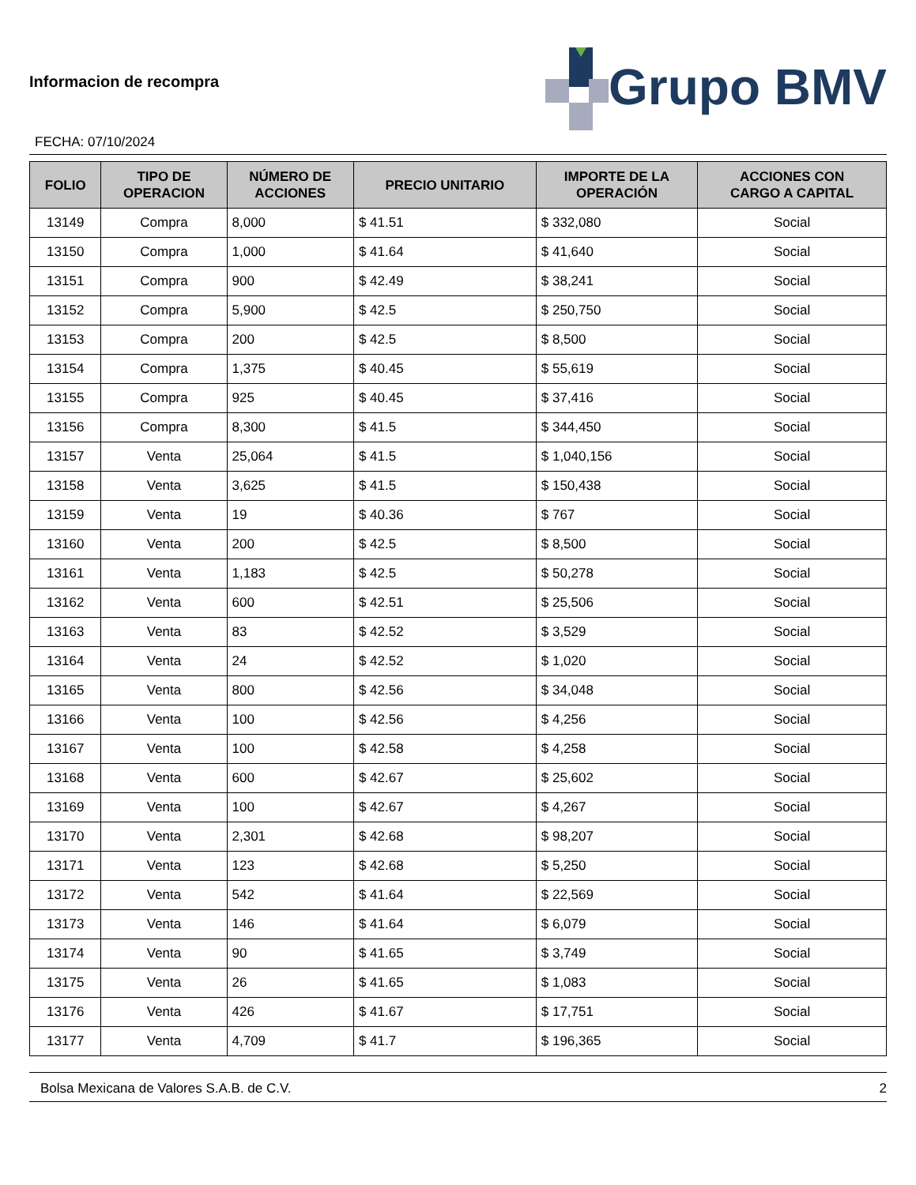Informacion de recompra
FECHA: 07/10/2024
Grupo BMV
| FOLIO | TIPO DE OPERACION | NÚMERO DE ACCIONES | PRECIO UNITARIO | IMPORTE DE LA OPERACIÓN | ACCIONES CON CARGO A CAPITAL |
| --- | --- | --- | --- | --- | --- |
| 13149 | Compra | 8,000 | $ 41.51 | $ 332,080 | Social |
| 13150 | Compra | 1,000 | $ 41.64 | $ 41,640 | Social |
| 13151 | Compra | 900 | $ 42.49 | $ 38,241 | Social |
| 13152 | Compra | 5,900 | $ 42.5 | $ 250,750 | Social |
| 13153 | Compra | 200 | $ 42.5 | $ 8,500 | Social |
| 13154 | Compra | 1,375 | $ 40.45 | $ 55,619 | Social |
| 13155 | Compra | 925 | $ 40.45 | $ 37,416 | Social |
| 13156 | Compra | 8,300 | $ 41.5 | $ 344,450 | Social |
| 13157 | Venta | 25,064 | $ 41.5 | $ 1,040,156 | Social |
| 13158 | Venta | 3,625 | $ 41.5 | $ 150,438 | Social |
| 13159 | Venta | 19 | $ 40.36 | $ 767 | Social |
| 13160 | Venta | 200 | $ 42.5 | $ 8,500 | Social |
| 13161 | Venta | 1,183 | $ 42.5 | $ 50,278 | Social |
| 13162 | Venta | 600 | $ 42.51 | $ 25,506 | Social |
| 13163 | Venta | 83 | $ 42.52 | $ 3,529 | Social |
| 13164 | Venta | 24 | $ 42.52 | $ 1,020 | Social |
| 13165 | Venta | 800 | $ 42.56 | $ 34,048 | Social |
| 13166 | Venta | 100 | $ 42.56 | $ 4,256 | Social |
| 13167 | Venta | 100 | $ 42.58 | $ 4,258 | Social |
| 13168 | Venta | 600 | $ 42.67 | $ 25,602 | Social |
| 13169 | Venta | 100 | $ 42.67 | $ 4,267 | Social |
| 13170 | Venta | 2,301 | $ 42.68 | $ 98,207 | Social |
| 13171 | Venta | 123 | $ 42.68 | $ 5,250 | Social |
| 13172 | Venta | 542 | $ 41.64 | $ 22,569 | Social |
| 13173 | Venta | 146 | $ 41.64 | $ 6,079 | Social |
| 13174 | Venta | 90 | $ 41.65 | $ 3,749 | Social |
| 13175 | Venta | 26 | $ 41.65 | $ 1,083 | Social |
| 13176 | Venta | 426 | $ 41.67 | $ 17,751 | Social |
| 13177 | Venta | 4,709 | $ 41.7 | $ 196,365 | Social |
Bolsa Mexicana de Valores S.A.B. de C.V. 2